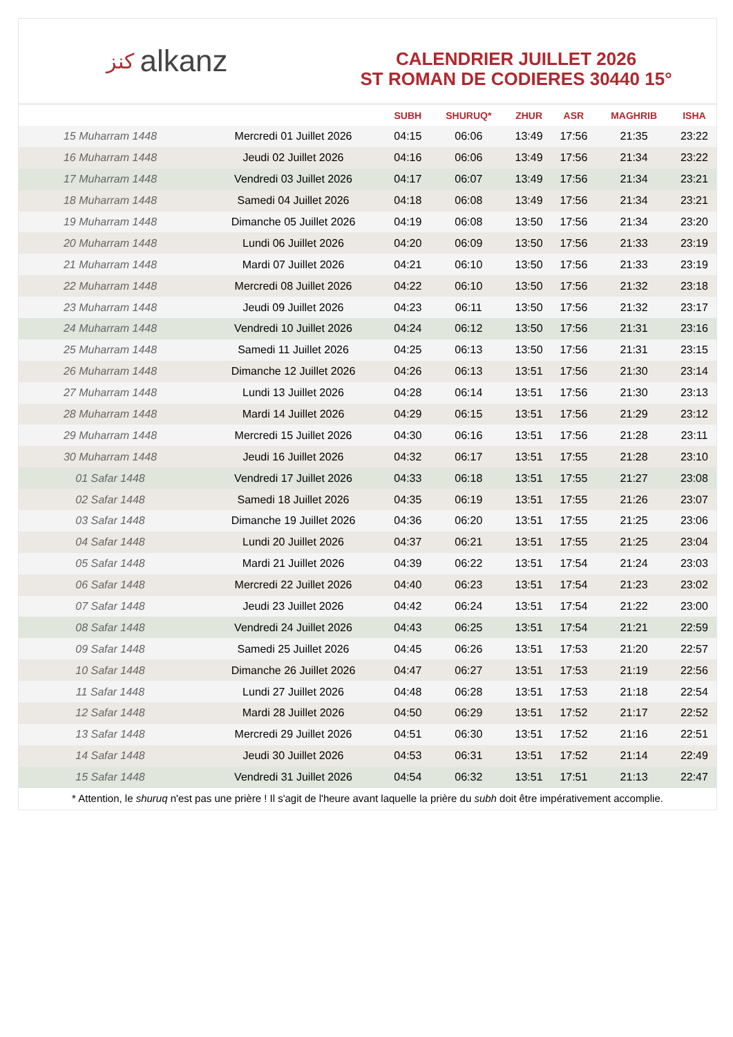ﻛﻨﺰ alkanz
CALENDRIER JUILLET 2026
ST ROMAN DE CODIERES 30440 15°
| | | SUBH | SHURUQ* | ZHUR | ASR | MAGHRIB | ISHA |
| --- | --- | --- | --- | --- | --- | --- | --- |
| 15 Muharram 1448 | Mercredi 01 Juillet 2026 | 04:15 | 06:06 | 13:49 | 17:56 | 21:35 | 23:22 |
| 16 Muharram 1448 | Jeudi 02 Juillet 2026 | 04:16 | 06:06 | 13:49 | 17:56 | 21:34 | 23:22 |
| 17 Muharram 1448 | Vendredi 03 Juillet 2026 | 04:17 | 06:07 | 13:49 | 17:56 | 21:34 | 23:21 |
| 18 Muharram 1448 | Samedi 04 Juillet 2026 | 04:18 | 06:08 | 13:49 | 17:56 | 21:34 | 23:21 |
| 19 Muharram 1448 | Dimanche 05 Juillet 2026 | 04:19 | 06:08 | 13:50 | 17:56 | 21:34 | 23:20 |
| 20 Muharram 1448 | Lundi 06 Juillet 2026 | 04:20 | 06:09 | 13:50 | 17:56 | 21:33 | 23:19 |
| 21 Muharram 1448 | Mardi 07 Juillet 2026 | 04:21 | 06:10 | 13:50 | 17:56 | 21:33 | 23:19 |
| 22 Muharram 1448 | Mercredi 08 Juillet 2026 | 04:22 | 06:10 | 13:50 | 17:56 | 21:32 | 23:18 |
| 23 Muharram 1448 | Jeudi 09 Juillet 2026 | 04:23 | 06:11 | 13:50 | 17:56 | 21:32 | 23:17 |
| 24 Muharram 1448 | Vendredi 10 Juillet 2026 | 04:24 | 06:12 | 13:50 | 17:56 | 21:31 | 23:16 |
| 25 Muharram 1448 | Samedi 11 Juillet 2026 | 04:25 | 06:13 | 13:50 | 17:56 | 21:31 | 23:15 |
| 26 Muharram 1448 | Dimanche 12 Juillet 2026 | 04:26 | 06:13 | 13:51 | 17:56 | 21:30 | 23:14 |
| 27 Muharram 1448 | Lundi 13 Juillet 2026 | 04:28 | 06:14 | 13:51 | 17:56 | 21:30 | 23:13 |
| 28 Muharram 1448 | Mardi 14 Juillet 2026 | 04:29 | 06:15 | 13:51 | 17:56 | 21:29 | 23:12 |
| 29 Muharram 1448 | Mercredi 15 Juillet 2026 | 04:30 | 06:16 | 13:51 | 17:56 | 21:28 | 23:11 |
| 30 Muharram 1448 | Jeudi 16 Juillet 2026 | 04:32 | 06:17 | 13:51 | 17:55 | 21:28 | 23:10 |
| 01 Safar 1448 | Vendredi 17 Juillet 2026 | 04:33 | 06:18 | 13:51 | 17:55 | 21:27 | 23:08 |
| 02 Safar 1448 | Samedi 18 Juillet 2026 | 04:35 | 06:19 | 13:51 | 17:55 | 21:26 | 23:07 |
| 03 Safar 1448 | Dimanche 19 Juillet 2026 | 04:36 | 06:20 | 13:51 | 17:55 | 21:25 | 23:06 |
| 04 Safar 1448 | Lundi 20 Juillet 2026 | 04:37 | 06:21 | 13:51 | 17:55 | 21:25 | 23:04 |
| 05 Safar 1448 | Mardi 21 Juillet 2026 | 04:39 | 06:22 | 13:51 | 17:54 | 21:24 | 23:03 |
| 06 Safar 1448 | Mercredi 22 Juillet 2026 | 04:40 | 06:23 | 13:51 | 17:54 | 21:23 | 23:02 |
| 07 Safar 1448 | Jeudi 23 Juillet 2026 | 04:42 | 06:24 | 13:51 | 17:54 | 21:22 | 23:00 |
| 08 Safar 1448 | Vendredi 24 Juillet 2026 | 04:43 | 06:25 | 13:51 | 17:54 | 21:21 | 22:59 |
| 09 Safar 1448 | Samedi 25 Juillet 2026 | 04:45 | 06:26 | 13:51 | 17:53 | 21:20 | 22:57 |
| 10 Safar 1448 | Dimanche 26 Juillet 2026 | 04:47 | 06:27 | 13:51 | 17:53 | 21:19 | 22:56 |
| 11 Safar 1448 | Lundi 27 Juillet 2026 | 04:48 | 06:28 | 13:51 | 17:53 | 21:18 | 22:54 |
| 12 Safar 1448 | Mardi 28 Juillet 2026 | 04:50 | 06:29 | 13:51 | 17:52 | 21:17 | 22:52 |
| 13 Safar 1448 | Mercredi 29 Juillet 2026 | 04:51 | 06:30 | 13:51 | 17:52 | 21:16 | 22:51 |
| 14 Safar 1448 | Jeudi 30 Juillet 2026 | 04:53 | 06:31 | 13:51 | 17:52 | 21:14 | 22:49 |
| 15 Safar 1448 | Vendredi 31 Juillet 2026 | 04:54 | 06:32 | 13:51 | 17:51 | 21:13 | 22:47 |
* Attention, le shuruq n'est pas une prière ! Il s'agit de l'heure avant laquelle la prière du subh doit être impérativement accomplie.